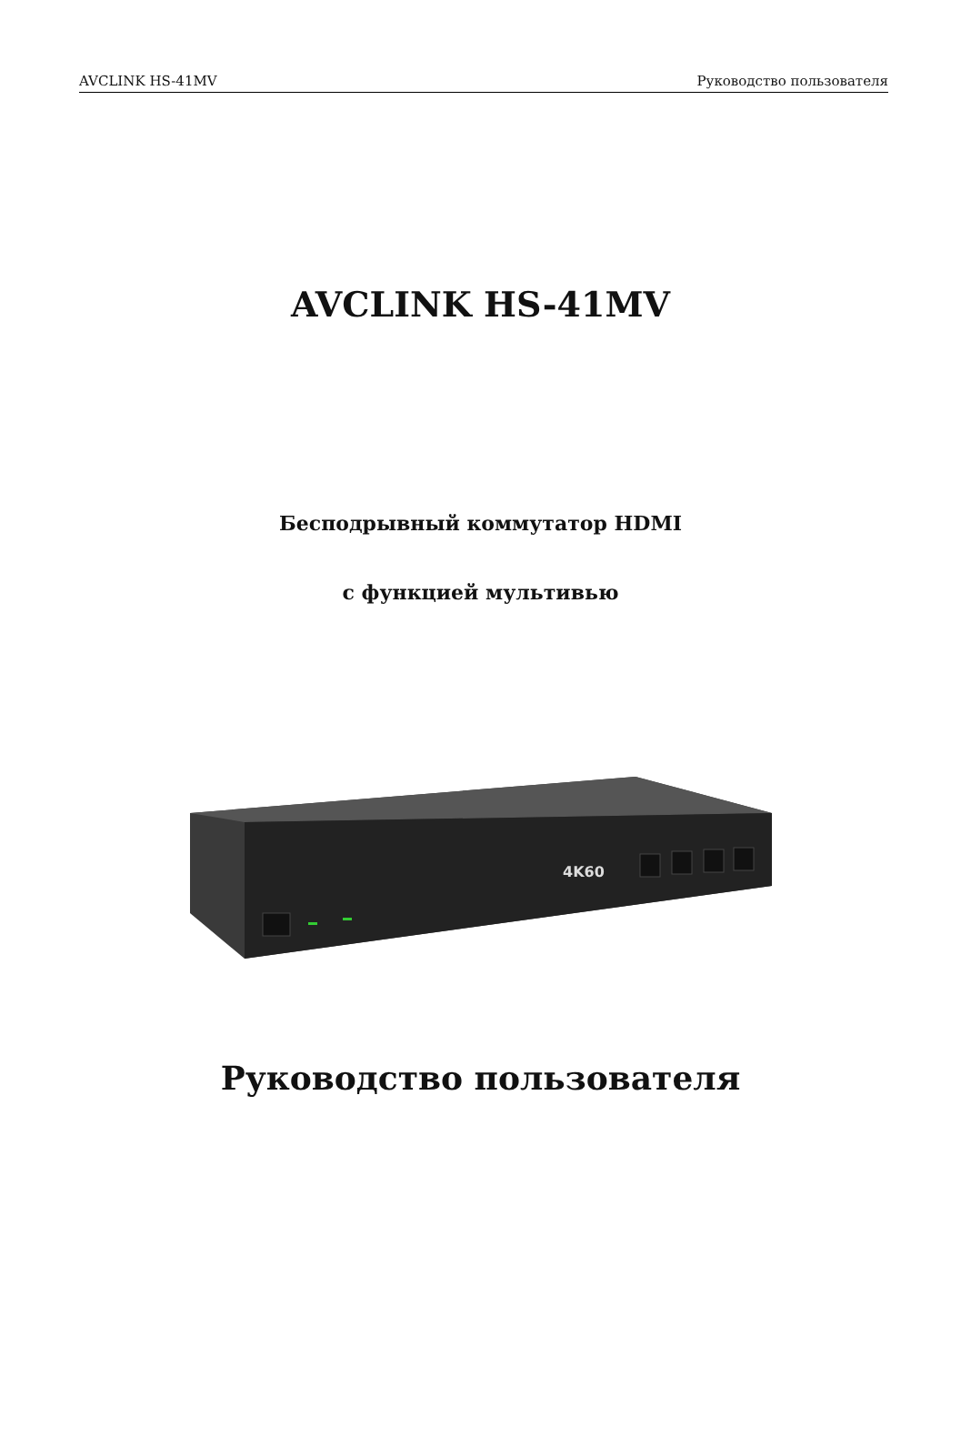AVCLINK HS-41MV Руководство пользователя
AVCLINK HS-41MV
Бесподрывный коммутатор HDMI
с функцией мультивью
4K60
Руководство пользователя